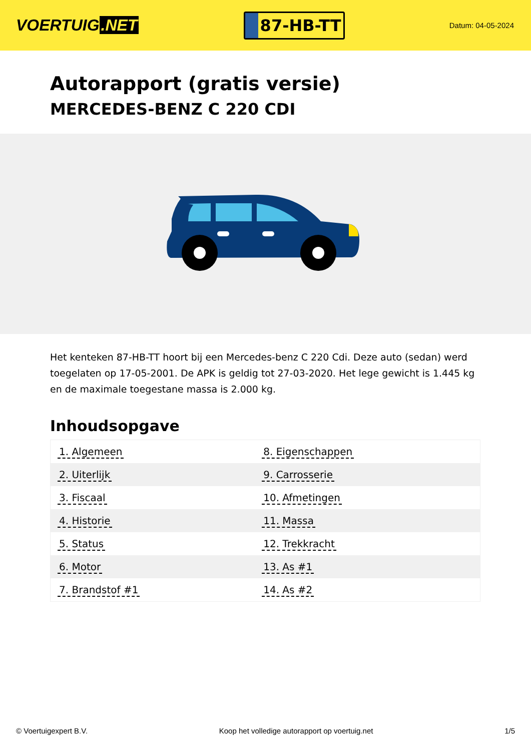VOERTUIG.NET
87-HB-TT
Datum: 04-05-2024
Autorapport (gratis versie)
MERCEDES-BENZ C 220 CDI
Het kenteken 87-HB-TT hoort bij een Mercedes-benz C 220 Cdi. Deze auto (sedan) werd toegelaten op 17-05-2001. De APK is geldig tot 27-03-2020. Het lege gewicht is 1.445 kg en de maximale toegestane massa is 2.000 kg.
Inhoudsopgave
| 1. Algemeen | 8. Eigenschappen |
| 2. Uiterlijk | 9. Carrosserie |
| 3. Fiscaal | 10. Afmetingen |
| 4. Historie | 11. Massa |
| 5. Status | 12. Trekkracht |
| 6. Motor | 13. As #1 |
| 7. Brandstof #1 | 14. As #2 |
© Voertuigexpert B.V. Koop het volledige autorapport op voertuig.net 1/5